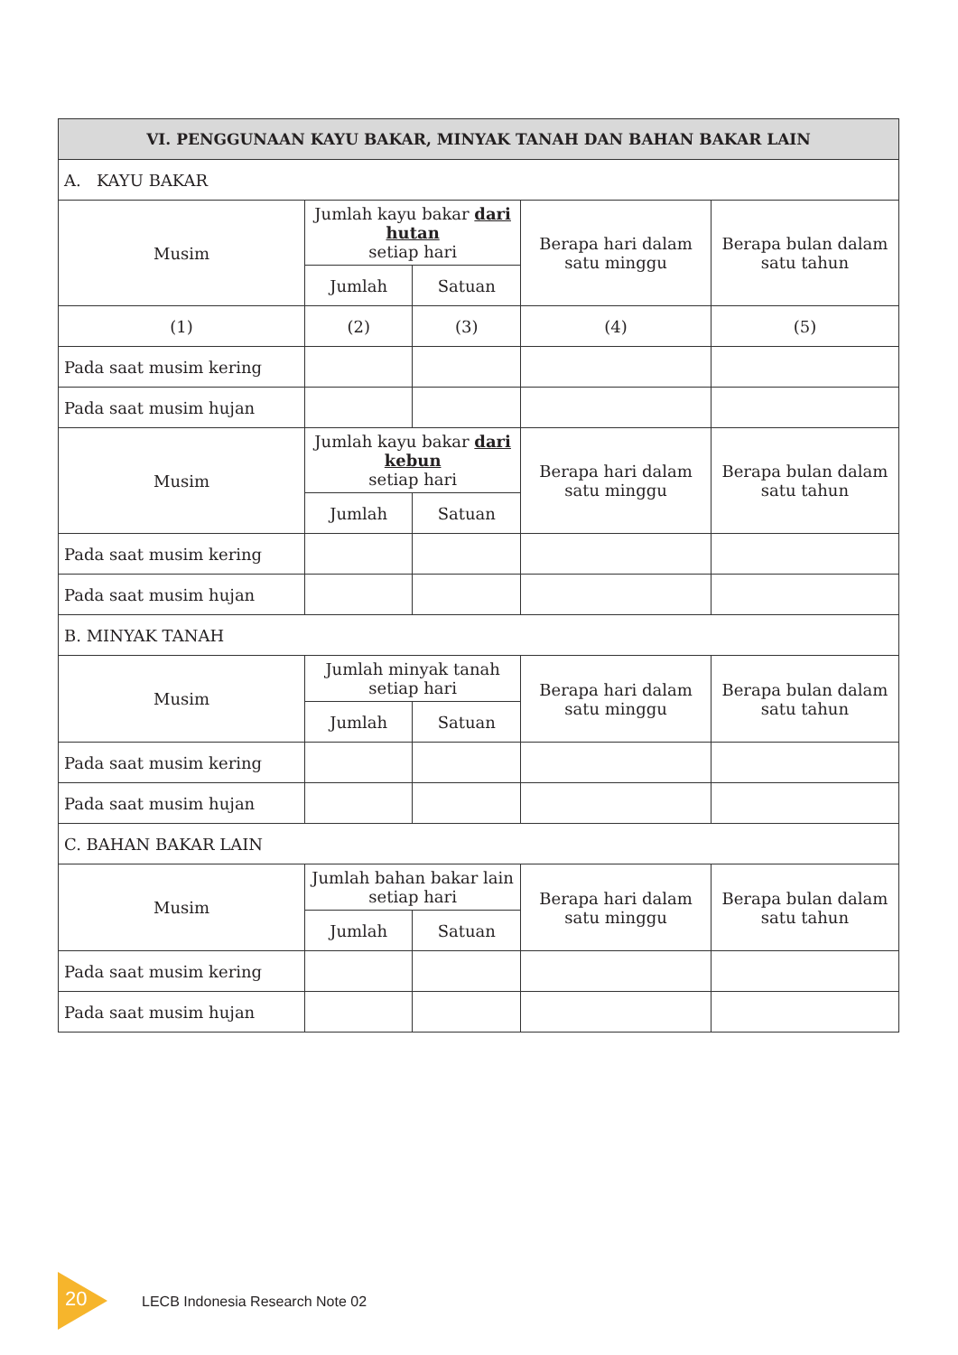| VI. PENGGUNAAN KAYU BAKAR, MINYAK TANAH DAN BAHAN BAKAR LAIN | | | | |
| --- | --- | --- | --- | --- |
| A. KAYU BAKAR | | | | |
| Musim | Jumlah kayu bakar dari hutan setiap hari | | Berapa hari dalam satu minggu | Berapa bulan dalam satu tahun |
| | Jumlah | Satuan | | |
| (1) | (2) | (3) | (4) | (5) |
| Pada saat musim kering | | | | |
| Pada saat musim hujan | | | | |
| Musim | Jumlah kayu bakar dari kebun setiap hari | | Berapa hari dalam satu minggu | Berapa bulan dalam satu tahun |
| | Jumlah | Satuan | | |
| Pada saat musim kering | | | | |
| Pada saat musim hujan | | | | |
| B. MINYAK TANAH | | | | |
| Musim | Jumlah minyak tanah setiap hari | | Berapa hari dalam satu minggu | Berapa bulan dalam satu tahun |
| | Jumlah | Satuan | | |
| Pada saat musim kering | | | | |
| Pada saat musim hujan | | | | |
| C. BAHAN BAKAR LAIN | | | | |
| Musim | Jumlah bahan bakar lain setiap hari | | Berapa hari dalam satu minggu | Berapa bulan dalam satu tahun |
| | Jumlah | Satuan | | |
| Pada saat musim kering | | | | |
| Pada saat musim hujan | | | | |
20
LECB Indonesia Research Note 02